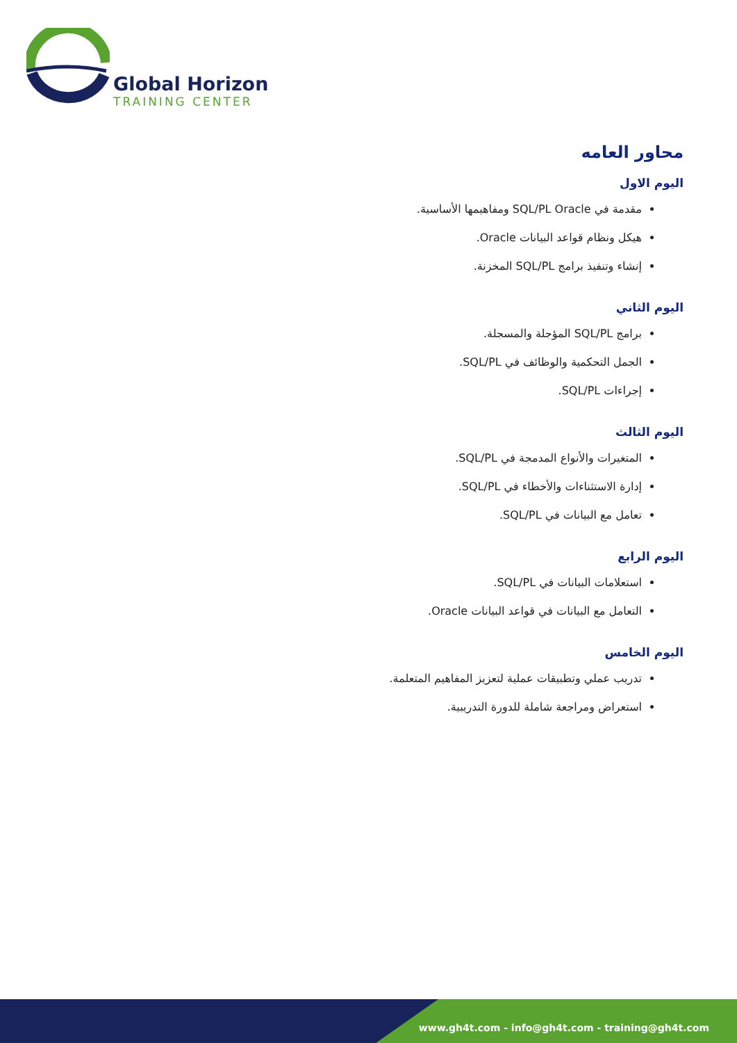Global Horizon
TRAINING CENTER
محاور العامه
اليوم الاول
مقدمة في SQL/PL Oracle ومفاهيمها الأساسية.
هيكل ونظام قواعد البيانات Oracle.
إنشاء وتنفيذ برامج SQL/PL المخزنة.
اليوم الثاني
برامج SQL/PL المؤجلة والمسجلة.
الجمل التحكمية والوظائف في SQL/PL.
إجراءات SQL/PL.
اليوم الثالث
المتغيرات والأنواع المدمجة في SQL/PL.
إدارة الاستثناءات والأخطاء في SQL/PL.
تعامل مع البيانات في SQL/PL.
اليوم الرابع
استعلامات البيانات في SQL/PL.
التعامل مع البيانات في قواعد البيانات Oracle.
اليوم الخامس
تدريب عملي وتطبيقات عملية لتعزيز المفاهيم المتعلمة.
استعراض ومراجعة شاملة للدورة التدريبية.
www.gh4t.com - info@gh4t.com - training@gh4t.com